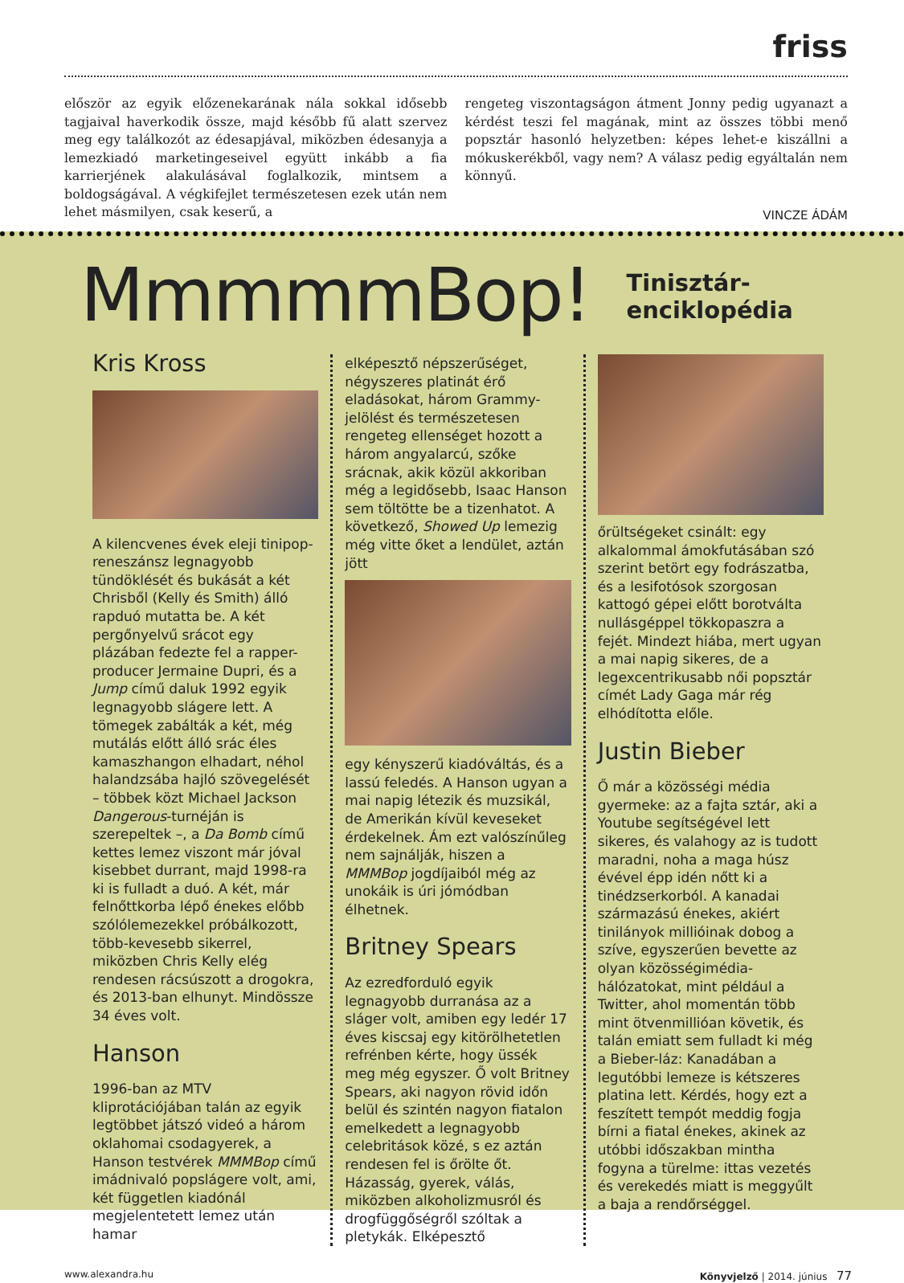friss
először az egyik előzenekarának nála sokkal idősebb tagjaival haverkodik össze, majd később fű alatt szervez meg egy találkozót az édesapjával, miközben édesanyja a lemezkiadó marketingeseivel együtt inkább a fia karrierjének alakulásával foglalkozik, mintsem a boldogságával. A végkifejlet természetesen ezek után nem lehet másmilyen, csak keserű, a
rengeteg viszontagságon átment Jonny pedig ugyanazt a kérdést teszi fel magának, mint az összes többi menő popsztár hasonló helyzetben: képes lehet-e kiszállni a mókuskerékből, vagy nem? A válasz pedig egyáltalán nem könnyű.
VINCZE ÁDÁM
MmmmmBop! Tinisztár-enciklopédia
Kris Kross
A kilencvenes évek eleji tinipop-reneszánsz legnagyobb tündöklését és bukását a két Chrisből (Kelly és Smith) álló rapduó mutatta be. A két pergőnyelvű srácot egy plázában fedezte fel a rapper-producer Jermaine Dupri, és a Jump című daluk 1992 egyik legnagyobb slágere lett. A tömegek zabálták a két, még mutálás előtt álló srác éles kamaszhangon elhadart, néhol halandzsába hajló szövegelését – többek közt Michael Jackson Dangerous-turnéján is szerepeltek –, a Da Bomb című kettes lemez viszont már jóval kisebbet durrant, majd 1998-ra ki is fulladt a duó. A két, már felnőttkorba lépő énekes előbb szólólemezekkel próbálkozott, több-kevesebb sikerrel, miközben Chris Kelly elég rendesen rácsúszott a drogokra, és 2013-ban elhunyt. Mindössze 34 éves volt.
Hanson
1996-ban az MTV kliprotációjában talán az egyik legtöbbet játszó videó a három oklahomai csodagyerek, a Hanson testvérek MMMBop című imádnivaló popslágere volt, ami, két független kiadónál megjelentetett lemez után hamar
elképesztő népszerűséget, négyszeres platinát érő eladásokat, három Grammy-jelölést és természetesen rengeteg ellenséget hozott a három angyalarcú, szőke srácnak, akik közül akkoriban még a legidősebb, Isaac Hanson sem töltötte be a tizenhatot. A következő, Showed Up lemezig még vitte őket a lendület, aztán jött
egy kényszerű kiadóváltás, és a lassú feledés. A Hanson ugyan a mai napig létezik és muzsikál, de Amerikán kívül keveseket érdekelnek. Ám ezt valószínűleg nem sajnálják, hiszen a MMMBop jogdíjaiból még az unokáik is úri jómódban élhetnek.
Britney Spears
Az ezredforduló egyik legnagyobb durranása az a sláger volt, amiben egy ledér 17 éves kiscsaj egy kitörölhetetlen refrénben kérte, hogy üssék meg még egyszer. Ő volt Britney Spears, aki nagyon rövid időn belül és szintén nagyon fiatalon emelkedett a legnagyobb celebritások közé, s ez aztán rendesen fel is őrölte őt. Házasság, gyerek, válás, miközben alkoholizmusról és drogfüggőségről szóltak a pletykák. Elképesztő
őrültségeket csinált: egy alkalommal ámokfutásában szó szerint betört egy fodrászatba, és a lesifotósok szorgosan kattogó gépei előtt borotválta nullásgéppel tökkopaszra a fejét. Mindezt hiába, mert ugyan a mai napig sikeres, de a legexcentrikusabb női popsztár címét Lady Gaga már rég elhódította előle.
Justin Bieber
Ő már a közösségi média gyermeke: az a fajta sztár, aki a Youtube segítségével lett sikeres, és valahogy az is tudott maradni, noha a maga húsz évével épp idén nőtt ki a tinédzserkorból. A kanadai származású énekes, akiért tinilányok millióinak dobog a szíve, egyszerűen bevette az olyan közösségimédia-hálózatokat, mint például a Twitter, ahol momentán több mint ötvenmillióan követik, és talán emiatt sem fulladt ki még a Bieber-láz: Kanadában a legutóbbi lemeze is kétszeres platina lett. Kérdés, hogy ezt a feszített tempót meddig fogja bírni a fiatal énekes, akinek az utóbbi időszakban mintha fogyna a türelme: ittas vezetés és verekedés miatt is meggyűlt a baja a rendőrséggel.
www.alexandra.hu Könyvjelző | 2014. június 77